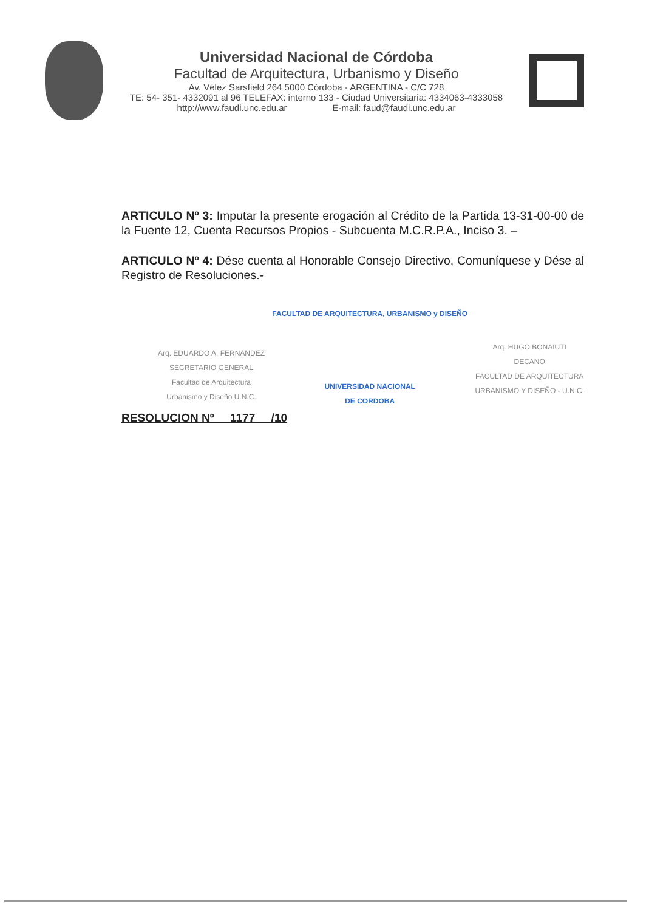Universidad Nacional de Córdoba
Facultad de Arquitectura, Urbanismo y Diseño
Av. Vélez Sarsfield 264 5000 Córdoba - ARGENTINA - C/C 728
TE: 54- 351- 4332091 al 96 TELEFAX: interno 133 - Ciudad Universitaria: 4334063-4333058
http://www.faudi.unc.edu.ar E-mail: faud@faudi.unc.edu.ar
ARTICULO Nº 3: Imputar la presente erogación al Crédito de la Partida 13-31-00-00 de la Fuente 12, Cuenta Recursos Propios - Subcuenta M.C.R.P.A., Inciso 3. –
ARTICULO Nº 4: Dése cuenta al Honorable Consejo Directivo, Comuníquese y Dése al Registro de Resoluciones.-
Arq. EDUARDO A. FERNANDEZ
SECRETARIO GENERAL
Facultad de Arquitectura
Urbanismo y Diseño U.N.C.
FACULTAD DE ARQUITECTURA, URBANISMO y DISEÑO
UNIVERSIDAD NACIONAL
DE CORDOBA
Arq. HUGO BONAIUTI
DECANO
FACULTAD DE ARQUITECTURA
URBANISMO Y DISEÑO - U.N.C.
RESOLUCION Nº 1177 /10